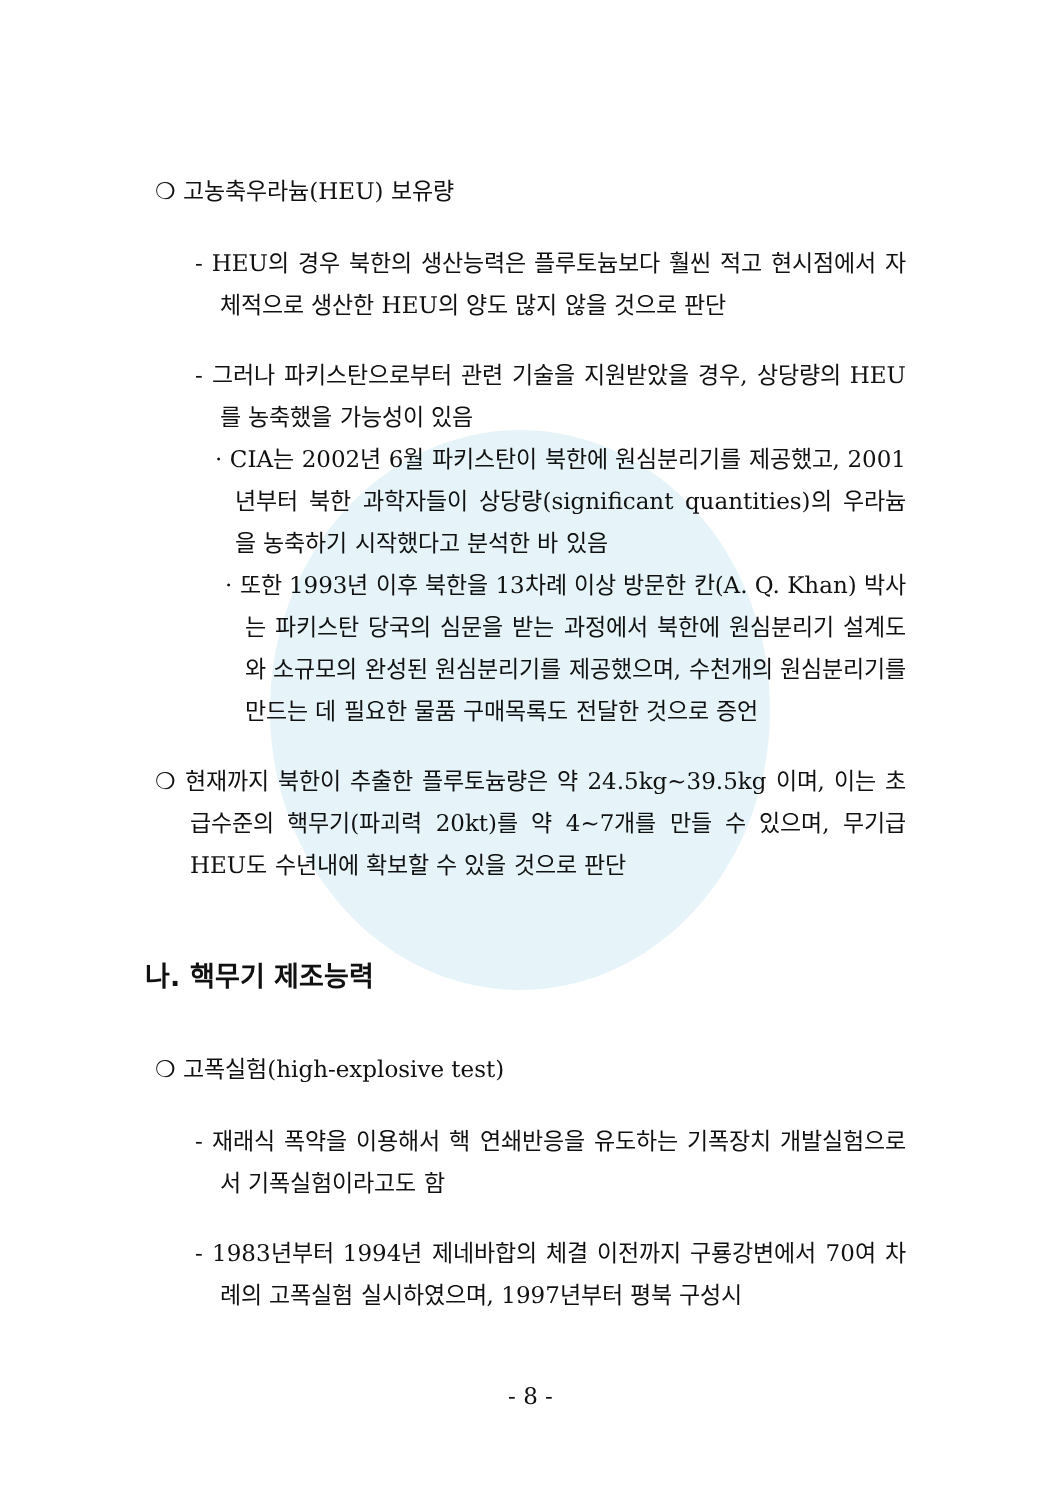❍ 고농축우라늄(HEU) 보유량
- HEU의 경우 북한의 생산능력은 플루토늄보다 훨씬 적고 현시점에서 자체적으로 생산한 HEU의 양도 많지 않을 것으로 판단
- 그러나 파키스탄으로부터 관련 기술을 지원받았을 경우, 상당량의 HEU를 농축했을 가능성이 있음
· CIA는 2002년 6월 파키스탄이 북한에 원심분리기를 제공했고, 2001년부터 북한 과학자들이 상당량(significant quantities)의 우라늄을 농축하기 시작했다고 분석한 바 있음
· 또한 1993년 이후 북한을 13차례 이상 방문한 칸(A. Q. Khan) 박사는 파키스탄 당국의 심문을 받는 과정에서 북한에 원심분리기 설계도와 소규모의 완성된 원심분리기를 제공했으며, 수천개의 원심분리기를 만드는 데 필요한 물품 구매목록도 전달한 것으로 증언
❍ 현재까지 북한이 추출한 플루토늄량은 약 24.5kg~39.5kg 이며, 이는 초급수준의 핵무기(파괴력 20kt)를 약 4~7개를 만들 수 있으며, 무기급 HEU도 수년내에 확보할 수 있을 것으로 판단
나. 핵무기 제조능력
❍ 고폭실험(high-explosive test)
- 재래식 폭약을 이용해서 핵 연쇄반응을 유도하는 기폭장치 개발실험으로서 기폭실험이라고도 함
- 1983년부터 1994년 제네바합의 체결 이전까지 구룡강변에서 70여 차례의 고폭실험 실시하였으며, 1997년부터 평북 구성시
- 8 -